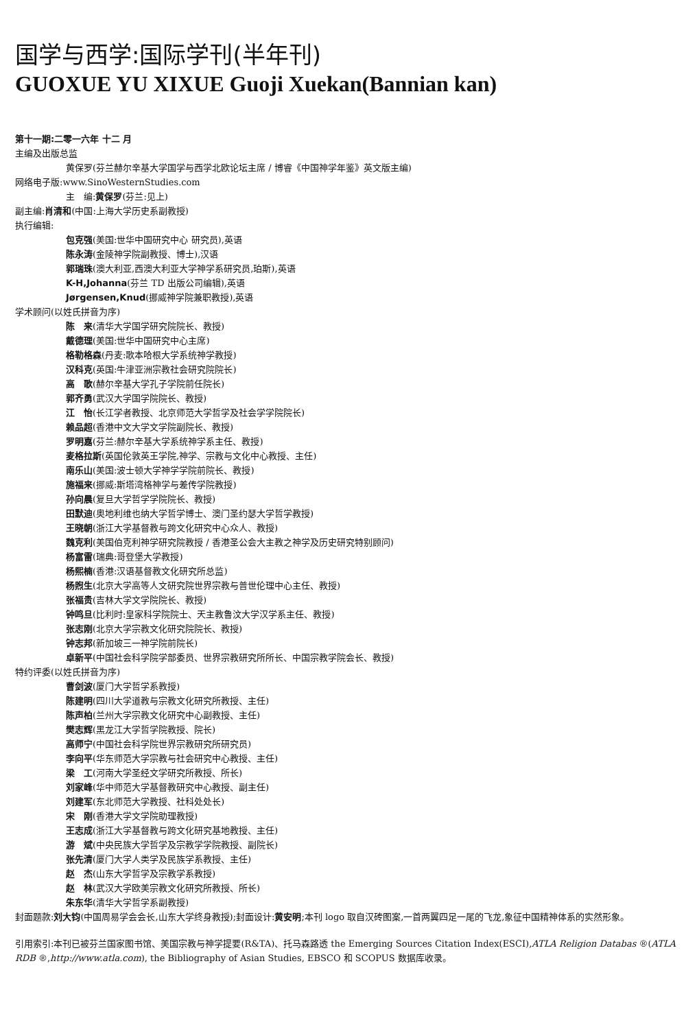国学与西学:国际学刊(半年刊)
GUOXUE YU XIXUE Guoji Xuekan(Bannian kan)
第十一期:二零一六年 十二 月
主编及出版总监
黄保罗(芬兰赫尔辛基大学国学与西学北欧论坛主席 / 博睿《中国神学年鉴》英文版主编)
网络电子版:www.SinoWesternStudies.com
主　编:黄保罗(芬兰:见上)
副主编:肖清和(中国:上海大学历史系副教授)
执行编辑:
包克强(美国:世华中国研究中心 研究员),英语
陈永涛(金陵神学院副教授、博士),汉语
郭瑞珠(澳大利亚,西澳大利亚大学神学系研究员,珀斯),英语
K-H,Johanna(芬兰 TD 出版公司编辑),英语
Jørgensen,Knud(挪威神学院兼职教授),英语
学术顾问(以姓氏拼音为序)
陈　来(清华大学国学研究院院长、教授)
戴德理(美国:世华中国研究中心主席)
格勒格森(丹麦:歌本哈根大学系统神学教授)
汉科克(英国:牛津亚洲宗教社会研究院院长)
高　歌(赫尔辛基大学孔子学院前任院长)
郭齐勇(武汉大学国学院院长、教授)
江　怡(长江学者教授、北京师范大学哲学及社会学学院院长)
赖品超(香港中文大学文学院副院长、教授)
罗明嘉(芬兰:赫尔辛基大学系统神学系主任、教授)
麦格拉斯(英国伦敦英王学院,神学、宗教与文化中心教授、主任)
南乐山(美国:波士顿大学神学学院前院长、教授)
施福来(挪威:斯塔湾格神学与差传学院教授)
孙向晨(复旦大学哲学学院院长、教授)
田默迪(奥地利维也纳大学哲学博士、澳门圣约瑟大学哲学教授)
王晓朝(浙江大学基督教与跨文化研究中心众人、教授)
魏克利(美国伯克利神学研究院教授 / 香港圣公会大主教之神学及历史研究特别顾问)
杨富雷(瑞典:哥登堡大学教授)
杨熙楠(香港:汉语基督教文化研究所总监)
杨煦生(北京大学高等人文研究院世界宗教与普世伦理中心主任、教授)
张福贵(吉林大学文学院院长、教授)
钟鸣旦(比利时:皇家科学院院士、天主教鲁汶大学汉学系主任、教授)
张志刚(北京大学宗教文化研究院院长、教授)
钟志邦(新加坡三一神学院前院长)
卓新平(中国社会科学院学部委员、世界宗教研究所所长、中国宗教学院会长、教授)
特约评委(以姓氏拼音为序)
曹剑波(厦门大学哲学系教授)
陈建明(四川大学道教与宗教文化研究所教授、主任)
陈声柏(兰州大学宗教文化研究中心副教授、主任)
樊志辉(黑龙江大学哲学院教授、院长)
高师宁(中国社会科学院世界宗教研究所研究员)
李向平(华东师范大学宗教与社会研究中心教授、主任)
梁　工(河南大学圣经文学研究所教授、所长)
刘家峰(华中师范大学基督教研究中心教授、副主任)
刘建军(东北师范大学教授、社科处处长)
宋　刚(香港大学文学院助理教授)
王志成(浙江大学基督教与跨文化研究基地教授、主任)
游　斌(中央民族大学哲学及宗教学学院教授、副院长)
张先清(厦门大学人类学及民族学系教授、主任)
赵　杰(山东大学哲学及宗教学系教授)
赵　林(武汉大学欧美宗教文化研究所教授、所长)
朱东华(清华大学哲学系副教授)
封面题款:刘大钧(中国周易学会会长,山东大学终身教授);封面设计:黄安明;本刊 logo 取自汉砖图案,一首两翼四足一尾的飞龙,象征中国精神体系的实然形象。
引用索引:本刊已被芬兰国家图书馆、美国宗教与神学提要(R&TA)、托马森路透 the Emerging Sources Citation Index(ESCI),ATLA Religion Databas ®(ATLA RDB ®,http://www.atla.com), the Bibliography of Asian Studies, EBSCO 和 SCOPUS 数据库收录。